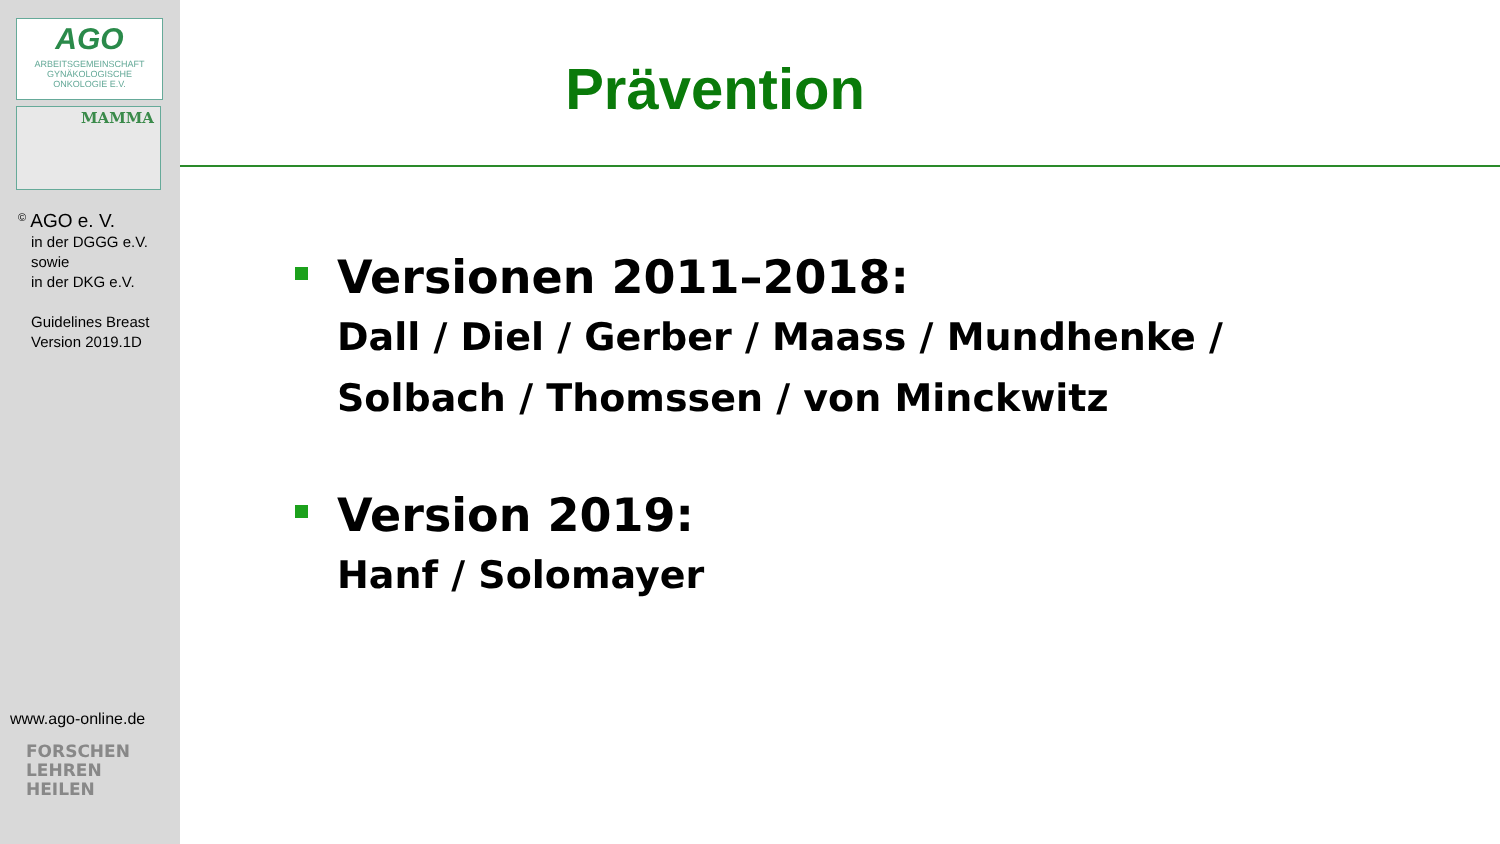AGO
ARBEITSGEMEINSCHAFT
GYNÄKOLOGISCHE
ONKOLOGIE E.V.
MAMMA
<sup>©</sup> AGO e. V.
in der DGGG e.V.
sowie
in der DKG e.V.
Guidelines Breast
Version 2019.1D
www.ago-online.de
FORSCHEN
LEHREN
HEILEN
Prävention
Versionen 2011–2018:
Dall / Diel / Gerber / Maass / Mundhenke /
Solbach / Thomssen / von Minckwitz
Version 2019:
Hanf / Solomayer